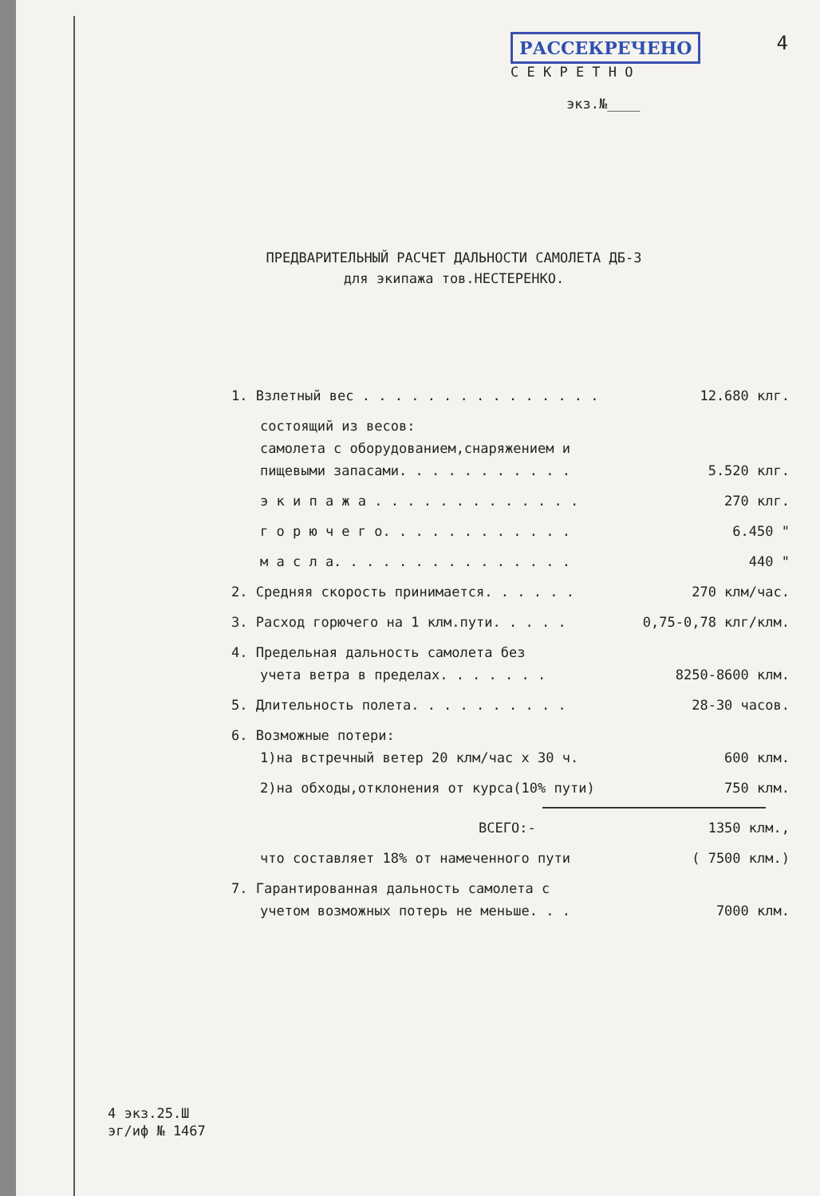РАССЕКРЕЧЕНО 4
С Е К Р Е Т Н О
экз.№____
ПРЕДВАРИТЕЛЬНЫЙ РАСЧЕТ ДАЛЬНОСТИ САМОЛЕТА ДБ-3
для экипажа тов.НЕСТЕРЕНКО.
1. Взлетный вес . . . . . . . . . . . . . . . 12.680 клг.
состоящий из весов:
самолета с оборудованием,снаряжением и
пищевыми запасами. . . . . . . . . . . 5.520 клг.
э к и п а ж а . . . . . . . . . . . . . 270 клг.
г о р ю ч е г о. . . . . . . . . . . . 6.450 "
м а с л а. . . . . . . . . . . . . . . 440 "
2. Средняя скорость принимается. . . . . . 270 клм/час.
3. Расход горючего на 1 клм.пути. . . . . 0,75-0,78 клг/клм.
4. Предельная дальность самолета без
учета ветра в пределах. . . . . . . 8250-8600 клм.
5. Длительность полета. . . . . . . . . . 28-30 часов.
6. Возможные потери:
1)на встречный ветер 20 клм/час х 30 ч. 600 клм.
2)на обходы,отклонения от курса(10% пути) 750 клм.
ВСЕГО:- 1350 клм.,
что составляет 18% от намеченного пути ( 7500 клм.)
7. Гарантированная дальность самолета с
учетом возможных потерь не меньше. . . 7000 клм.
4 экз.25.Ш
эг/иф № 1467